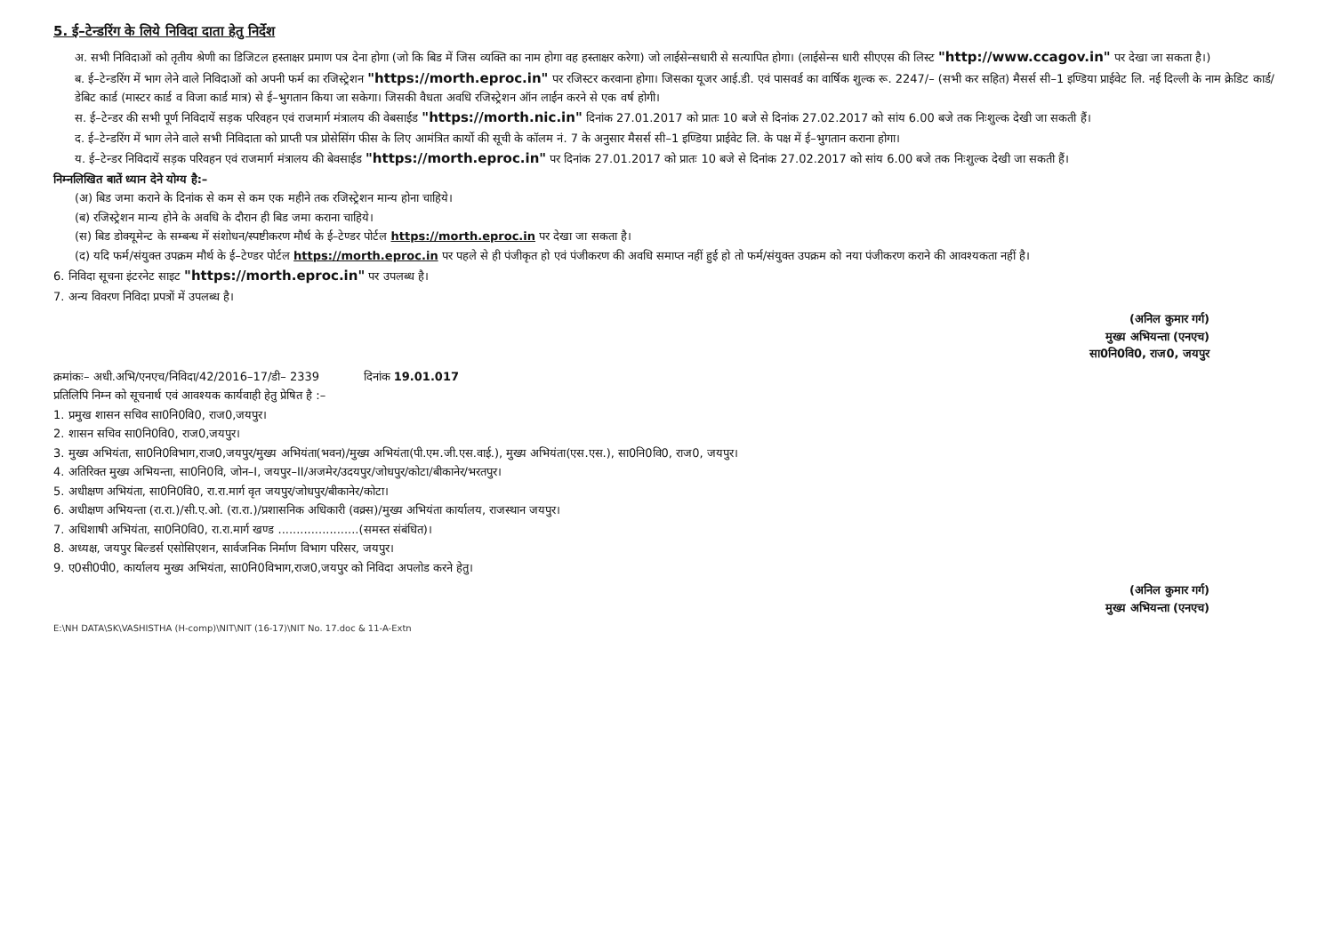5. ई–टेन्डरिंग के लिये निविदा दाता हेतु निर्देश
अ. सभी निविदाओं को तृतीय श्रेणी का डिजिटल हस्ताक्षर प्रमाण पत्र देना होगा (जो कि बिड में जिस व्यक्ति का नाम होगा वह हस्ताक्षर करेगा) जो लाईसेन्सधारी से सत्यापित होगा। (लाईसेन्स धारी सीएएस की लिस्ट "http://www.ccagov.in" पर देखा जा सकता है।)
ब. ई–टेन्डरिंग में भाग लेने वाले निविदाओं को अपनी फर्म का रजिस्ट्रेशन "https://morth.eproc.in" पर रजिस्टर करवाना होगा। जिसका यूजर आई.डी. एवं पासवर्ड का वार्षिक शुल्क रू. 2247/– (सभी कर सहित) मैसर्स सी–1 इण्डिया प्राईवेट लि. नई दिल्ली के नाम क्रेडिट कार्ड/डेबिट कार्ड (मास्टर कार्ड व विजा कार्ड मात्र) से ई–भुगतान किया जा सकेगा। जिसकी वैधता अवधि रजिस्ट्रेशन ऑन लाईन करने से एक वर्ष होगी।
स. ई–टेन्डर की सभी पूर्ण निविदायें सड़क परिवहन एवं राजमार्ग मंत्रालय की वेबसाईड "https://morth.nic.in" दिनांक 27.01.2017 को प्रातः 10 बजे से दिनांक 27.02.2017 को सांय 6.00 बजे तक निःशुल्क देखी जा सकती हैं।
द. ई–टेन्डरिंग में भाग लेने वाले सभी निविदाता को प्राप्ती पत्र प्रोसेसिंग फीस के लिए आमंत्रित कार्यो की सूची के कॉलम नं. 7 के अनुसार मैसर्स सी–1 इण्डिया प्राईवेट लि. के पक्ष में ई–भुगतान कराना होगा।
य. ई–टेन्डर निविदायें सड़क परिवहन एवं राजमार्ग मंत्रालय की बेवसाईड "https://morth.eproc.in" पर दिनांक 27.01.2017 को प्रातः 10 बजे से दिनांक 27.02.2017 को सांय 6.00 बजे तक निःशुल्क देखी जा सकती हैं।
निम्नलिखित बातें ध्यान देने योग्य है:–
(अ) बिड जमा कराने के दिनांक से कम से कम एक महीने तक रजिस्ट्रेशन मान्य होना चाहिये।
(ब) रजिस्ट्रेशन मान्य होने के अवधि के दौरान ही बिड जमा कराना चाहिये।
(स) बिड डोक्यूमेन्ट के सम्बन्ध में संशोधन/स्पष्टीकरण मौर्थ के ई–टेण्डर पोर्टल https://morth.eproc.in पर देखा जा सकता है।
(द) यदि फर्म/संयुक्त उपक्रम मौर्थ के ई–टेण्डर पोर्टल https://morth.eproc.in पर पहले से ही पंजीकृत हो एवं पंजीकरण की अवधि समाप्त नहीं हुई हो तो फर्म/संयुक्त उपक्रम को नया पंजीकरण कराने की आवश्यकता नहीं है।
6. निविदा सूचना इंटरनेट साइट "https://morth.eproc.in" पर उपलब्ध है।
7. अन्य विवरण निविदा प्रपत्रों में उपलब्ध है।
(अनिल कुमार गर्ग)
मुख्य अभियन्ता (एनएच)
सा0नि0वि0, राज0, जयपुर
क्रमांकः– अधी.अभि/एनएच/निविदा/42/2016–17/डी– 2339 दिनांक 19.01.017
प्रतिलिपि निम्न को सूचनार्थ एवं आवश्यक कार्यवाही हेतु प्रेषित है :–
1. प्रमुख शासन सचिव सा0नि0वि0, राज0,जयपुर।
2. शासन सचिव सा0नि0वि0, राज0,जयपुर।
3. मुख्य अभियंता, सा0नि0विभाग,राज0,जयपुर/मुख्य अभियंता(भवन)/मुख्य अभियंता(पी.एम.जी.एस.वाई.), मुख्य अभियंता(एस.एस.), सा0नि0वि0, राज0, जयपुर।
4. अतिरिक्त मुख्य अभियन्ता, सा0नि0वि, जोन–I, जयपुर–II/अजमेर/उदयपुर/जोधपुर/कोटा/बीकानेर/भरतपुर।
5. अधीक्षण अभियंता, सा0नि0वि0, रा.रा.मार्ग वृत जयपुर/जोधपुर/बीकानेर/कोटा।
6. अधीक्षण अभियन्ता (रा.रा.)/सी.ए.ओ. (रा.रा.)/प्रशासनिक अधिकारी (वक्र्स)/मुख्य अभियंता कार्यालय, राजस्थान जयपुर।
7. अधिशाषी अभियंता, सा0नि0वि0, रा.रा.मार्ग खण्ड ......................(समस्त संबंधित)।
8. अध्यक्ष, जयपुर बिल्डर्स एसोसिएशन, सार्वजनिक निर्माण विभाग परिसर, जयपुर।
9. ए0सी0पी0, कार्यालय मुख्य अभियंता, सा0नि0विभाग,राज0,जयपुर को निविदा अपलोड करने हेतु।
(अनिल कुमार गर्ग)
मुख्य अभियन्ता (एनएच)
E:\NH DATA\SK\VASHISTHA (H-comp)\NIT\NIT (16-17)\NIT No. 17.doc & 11-A-Extn